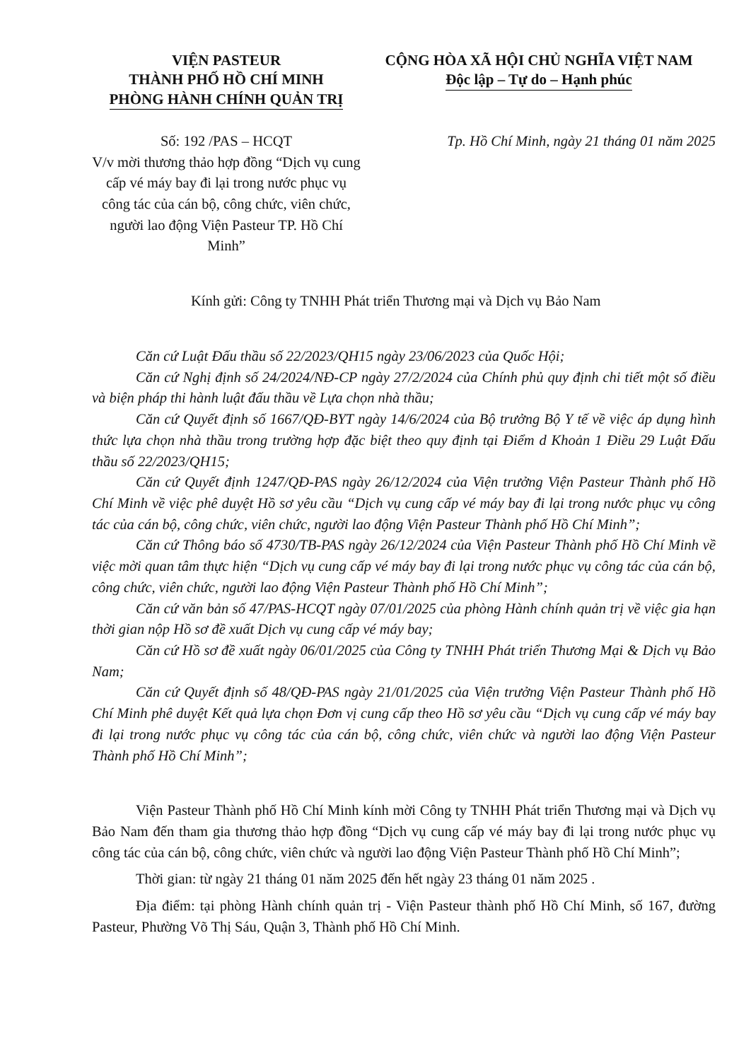VIỆN PASTEUR
THÀNH PHỐ HỒ CHÍ MINH
PHÒNG HÀNH CHÍNH QUẢN TRỊ
CỘNG HÒA XÃ HỘI CHỦ NGHĨA VIỆT NAM
Độc lập – Tự do – Hạnh phúc
Số: 192 /PAS – HCQT
V/v mời thương thảo hợp đồng “Dịch vụ cung cấp vé máy bay đi lại trong nước phục vụ công tác của cán bộ, công chức, viên chức, người lao động Viện Pasteur TP. Hồ Chí Minh”
Tp. Hồ Chí Minh, ngày 21 tháng 01 năm 2025
Kính gửi: Công ty TNHH Phát triển Thương mại và Dịch vụ Bảo Nam
Căn cứ Luật Đấu thầu số 22/2023/QH15 ngày 23/06/2023 của Quốc Hội;
Căn cứ Nghị định số 24/2024/NĐ-CP ngày 27/2/2024 của Chính phủ quy định chi tiết một số điều và biện pháp thi hành luật đấu thầu về Lựa chọn nhà thầu;
Căn cứ Quyết định số 1667/QĐ-BYT ngày 14/6/2024 của Bộ trưởng Bộ Y tế về việc áp dụng hình thức lựa chọn nhà thầu trong trường hợp đặc biệt theo quy định tại Điểm d Khoản 1 Điều 29 Luật Đấu thầu số 22/2023/QH15;
Căn cứ Quyết định 1247/QĐ-PAS ngày 26/12/2024 của Viện trưởng Viện Pasteur Thành phố Hồ Chí Minh về việc phê duyệt Hồ sơ yêu cầu “Dịch vụ cung cấp vé máy bay đi lại trong nước phục vụ công tác của cán bộ, công chức, viên chức, người lao động Viện Pasteur Thành phố Hồ Chí Minh”;
Căn cứ Thông báo số 4730/TB-PAS ngày 26/12/2024 của Viện Pasteur Thành phố Hồ Chí Minh về việc mời quan tâm thực hiện “Dịch vụ cung cấp vé máy bay đi lại trong nước phục vụ công tác của cán bộ, công chức, viên chức, người lao động Viện Pasteur Thành phố Hồ Chí Minh”;
Căn cứ văn bản số 47/PAS-HCQT ngày 07/01/2025 của phòng Hành chính quản trị về việc gia hạn thời gian nộp Hồ sơ đề xuất Dịch vụ cung cấp vé máy bay;
Căn cứ Hồ sơ đề xuất ngày 06/01/2025 của Công ty TNHH Phát triển Thương Mại & Dịch vụ Bảo Nam;
Căn cứ Quyết định số 48/QĐ-PAS ngày 21/01/2025 của Viện trưởng Viện Pasteur Thành phố Hồ Chí Minh phê duyệt Kết quả lựa chọn Đơn vị cung cấp theo Hồ sơ yêu cầu “Dịch vụ cung cấp vé máy bay đi lại trong nước phục vụ công tác của cán bộ, công chức, viên chức và người lao động Viện Pasteur Thành phố Hồ Chí Minh”;
Viện Pasteur Thành phố Hồ Chí Minh kính mời Công ty TNHH Phát triển Thương mại và Dịch vụ Bảo Nam đến tham gia thương thảo hợp đồng “Dịch vụ cung cấp vé máy bay đi lại trong nước phục vụ công tác của cán bộ, công chức, viên chức và người lao động Viện Pasteur Thành phố Hồ Chí Minh”;
Thời gian: từ ngày 21 tháng 01 năm 2025 đến hết ngày 23 tháng 01 năm 2025 .
Địa điểm: tại phòng Hành chính quản trị - Viện Pasteur thành phố Hồ Chí Minh, số 167, đường Pasteur, Phường Võ Thị Sáu, Quận 3, Thành phố Hồ Chí Minh.